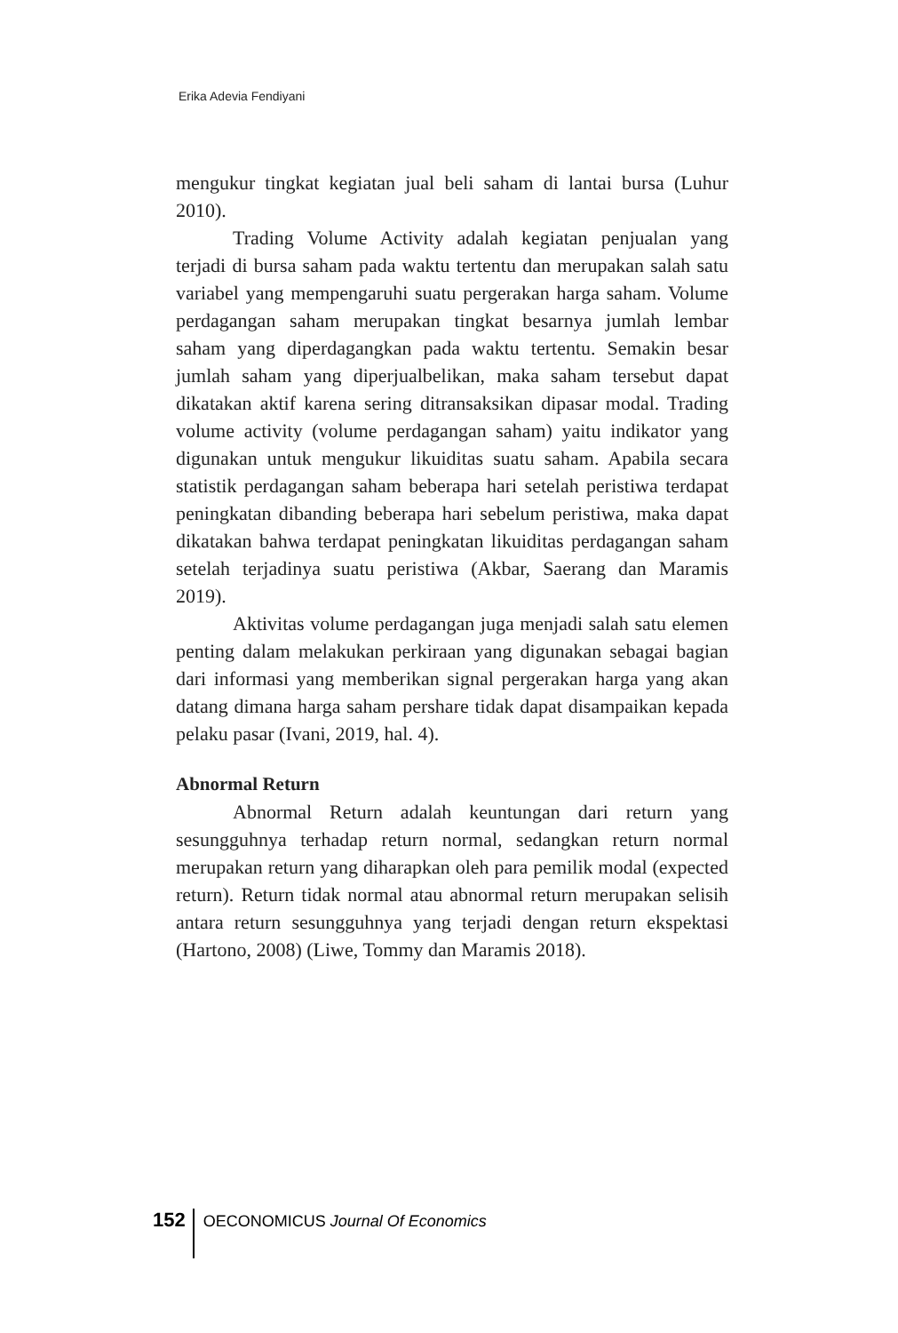Erika Adevia Fendiyani
mengukur tingkat kegiatan jual beli saham di lantai bursa (Luhur 2010).
Trading Volume Activity adalah kegiatan penjualan yang terjadi di bursa saham pada waktu tertentu dan merupakan salah satu variabel yang mempengaruhi suatu pergerakan harga saham. Volume perdagangan saham merupakan tingkat besarnya jumlah lembar saham yang diperdagangkan pada waktu tertentu. Semakin besar jumlah saham yang diperjualbelikan, maka saham tersebut dapat dikatakan aktif karena sering ditransaksikan dipasar modal. Trading volume activity (volume perdagangan saham) yaitu indikator yang digunakan untuk mengukur likuiditas suatu saham. Apabila secara statistik perdagangan saham beberapa hari setelah peristiwa terdapat peningkatan dibanding beberapa hari sebelum peristiwa, maka dapat dikatakan bahwa terdapat peningkatan likuiditas perdagangan saham setelah terjadinya suatu peristiwa (Akbar, Saerang dan Maramis 2019).
Aktivitas volume perdagangan juga menjadi salah satu elemen penting dalam melakukan perkiraan yang digunakan sebagai bagian dari informasi yang memberikan signal pergerakan harga yang akan datang dimana harga saham pershare tidak dapat disampaikan kepada pelaku pasar (Ivani, 2019, hal. 4).
Abnormal Return
Abnormal Return adalah keuntungan dari return yang sesungguhnya terhadap return normal, sedangkan return normal merupakan return yang diharapkan oleh para pemilik modal (expected return). Return tidak normal atau abnormal return merupakan selisih antara return sesungguhnya yang terjadi dengan return ekspektasi (Hartono, 2008) (Liwe, Tommy dan Maramis 2018).
152 OECONOMICUS Journal Of Economics